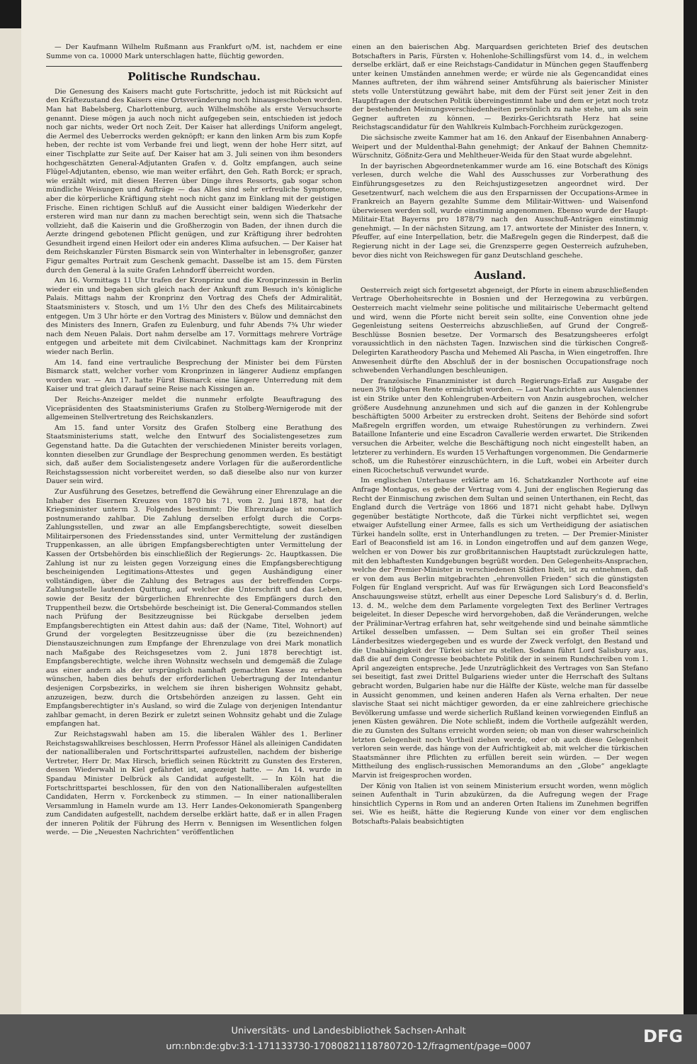— Der Kaufmann Wilhelm Rußmann aus Frankfurt o/M. ist, nachdem er eine Summe von ca. 10000 Mark unterschlagen hatte, flüchtig geworden.
Politische Rundschau.
Die Genesung des Kaisers macht gute Fortschritte, jedoch ist mit Rücksicht auf den Kräftezustand des Kaisers eine Ortsveränderung noch hinausgeschoben worden. Man hat Babelsberg, Charlottenburg, auch Wilhelmshöhe als erste Versuchsorte genannt. Diese mögen ja auch noch nicht aufgegeben sein, entschieden ist jedoch noch gar nichts, weder Ort noch Zeit. Der Kaiser hat allerdings Uniform angelegt, die Aermel des Ueberrocks werden geknöpft; er kann den linken Arm bis zum Kopfe heben, der rechte ist vom Verbande frei und liegt, wenn der hohe Herr sitzt, auf einer Tischplatte zur Seite auf. Der Kaiser hat am 3. Juli seinen von ihm besonders hochgeschätzten General-Adjutanten Grafen v. d. Goltz empfangen, auch seine Flügel-Adjutanten, ebenso, wie man weiter erfährt, den Geh. Rath Borck; er sprach, wie erzählt wird, mit diesen Herren über Dinge ihres Ressorts, gab sogar schon mündliche Weisungen und Aufträge — das Alles sind sehr erfreuliche Symptome, aber die körperliche Kräftigung steht noch nicht ganz im Einklang mit der geistigen Frische. Einen richtigen Schluß auf die Aussicht einer baldigen Wiederkehr der ersteren wird man nur dann zu machen berechtigt sein, wenn sich die Thatsache vollzieht, daß die Kaiserin und die Großherzogin von Baden, der ihnen durch die Aerzte dringend gebotenen Pflicht genügen, und zur Kräftigung ihrer bedrohten Gesundheit irgend einen Heilort oder ein anderes Klima aufsuchen. — Der Kaiser hat dem Reichskanzler Fürsten Bismarck sein von Winterhalter in lebensgroßer, ganzer Figur gemaltes Portrait zum Geschenk gemacht. Dasselbe ist am 15. dem Fürsten durch den General à la suite Grafen Lehndorff überreicht worden.
Am 16. Vormittags 11 Uhr trafen der Kronprinz und die Kronprinzessin in Berlin wieder ein und begaben sich gleich nach der Ankunft zum Besuch in's königliche Palais. Mittags nahm der Kronprinz den Vortrag des Chefs der Admiralität, Staatsministers v. Stosch, und um 1½ Uhr den des Chefs des Militaircabinets entgegen. Um 3 Uhr hörte er den Vortrag des Ministers v. Bülow und demnächst den des Ministers des Innern, Grafen zu Eulenburg, und fuhr Abends 7¾ Uhr wieder nach dem Neuen Palais. Dort nahm derselbe am 17. Vormittags mehrere Vorträge entgegen und arbeitete mit dem Civilcabinet. Nachmittags kam der Kronprinz wieder nach Berlin.
Am 14. fand eine vertrauliche Besprechung der Minister bei dem Fürsten Bismarck statt, welcher vorher vom Kronprinzen in längerer Audienz empfangen worden war. — Am 17. hatte Fürst Bismarck eine längere Unterredung mit dem Kaiser und trat gleich darauf seine Reise nach Kissingen an.
Der Reichs-Anzeiger meldet die nunmehr erfolgte Beauftragung des Vicepräsidenten des Staatsministeriums Grafen zu Stolberg-Wernigerode mit der allgemeinen Stellvertretung des Reichskanzlers.
Am 15. fand unter Vorsitz des Grafen Stolberg eine Berathung des Staatsministeriums statt, welche den Entwurf des Socialistengesetzes zum Gegenstand hatte. Da die Gutachten der verschiedenen Minister bereits vorlagen, konnten dieselben zur Grundlage der Besprechung genommen werden. Es bestätigt sich, daß außer dem Socialistengesetz andere Vorlagen für die außerordentliche Reichstagssession nicht vorbereitet werden, so daß dieselbe also nur von kurzer Dauer sein wird.
Zur Ausführung des Gesetzes, betreffend die Gewährung einer Ehrenzulage an die Inhaber des Eisernen Kreuzes von 1870 bis 71, vom 2. Juni 1878, hat der Kriegsminister unterm 3. Folgendes bestimmt: Die Ehrenzulage ist monatlich postnumerando zahlbar. Die Zahlung derselben erfolgt durch die Corps-Zahlungsstellen, und zwar an alle Empfangsberechtigte, soweit dieselben Militairpersonen des Friedensstandes sind, unter Vermittelung der zuständigen Truppenkassen, an alle übrigen Empfangsberechtigten unter Vermittelung der Kassen der Ortsbehörden bis einschließlich der Regierungs- 2c. Hauptkassen. Die Zahlung ist nur zu leisten gegen Vorzeigung eines die Empfangsberechtigung bescheinigenden Legitimations-Attestes und gegen Aushändigung einer vollständigen, über die Zahlung des Betrages aus der betreffenden Corps-Zahlungsstelle lautenden Quittung, auf welcher die Unterschrift und das Leben, sowie der Besitz der bürgerlichen Ehrenrechte des Empfängers durch den Truppentheil bezw. die Ortsbehörde bescheinigt ist. Die General-Commandos stellen nach Prüfung der Besitzzeugnisse bei Rückgabe derselben jedem Empfangsberechtigten ein Attest dahin aus: daß der (Name, Titel, Wohnort) auf Grund der vorgelegten Besitzzeugnisse über die (zu bezeichnenden) Dienstauszeichnungen zum Empfange der Ehrenzulage von drei Mark monatlich nach Maßgabe des Reichsgesetzes vom 2. Juni 1878 berechtigt ist. Empfangsberechtigte, welche ihren Wohnsitz wechseln und demgemäß die Zulage aus einer andern als der ursprünglich namhaft gemachten Kasse zu erheben wünschen, haben dies behufs der erforderlichen Uebertragung der Intendantur desjenigen Corpsbezirks, in welchem sie ihren bisherigen Wohnsitz gehabt, anzuzeigen, bezw. durch die Ortsbehörden anzeigen zu lassen. Geht ein Empfangsberechtigter in's Ausland, so wird die Zulage von derjenigen Intendantur zahlbar gemacht, in deren Bezirk er zuletzt seinen Wohnsitz gehabt und die Zulage empfangen hat.
Zur Reichstagswahl haben am 15. die liberalen Wähler des 1. Berliner Reichstagswahlkreises beschlossen, Herrn Professor Hänel als alleinigen Candidaten der nationalliberalen und Fortschrittspartei aufzustellen, nachdem der bisherige Vertreter, Herr Dr. Max Hirsch, brieflich seinen Rücktritt zu Gunsten des Ersteren, dessen Wiederwahl in Kiel gefährdet ist, angezeigt hatte. — Am 14. wurde in Spandau Minister Delbrück als Candidat aufgestellt. — In Köln hat die Fortschrittspartei beschlossen, für den von den Nationalliberalen aufgestellten Candidaten, Herrn v. Forckenbeck zu stimmen. — In einer nationalliberalen Versammlung in Hameln wurde am 13. Herr Landes-Oekonomierath Spangenberg zum Candidaten aufgestellt, nachdem derselbe erklärt hatte, daß er in allen Fragen der inneren Politik der Führung des Herrn v. Bennigsen im Wesentlichen folgen werde. — Die „Neuesten Nachrichten“ veröffentlichen
einen an den baierischen Abg. Marquardsen gerichteten Brief des deutschen Botschafters in Paris, Fürsten v. Hohenlohe-Schillingsfürst vom 14. d., in welchem derselbe erklärt, daß er eine Reichstags-Candidatur in München gegen Stauffenberg unter keinen Umständen annehmen werde; er würde nie als Gegencandidat eines Mannes auftreten, der ihm während seiner Amtsführung als baierischer Minister stets volle Unterstützung gewährt habe, mit dem der Fürst seit jener Zeit in den Hauptfragen der deutschen Politik übereingestimmt habe und dem er jetzt noch trotz der bestehenden Meinungsverschiedenheiten persönlich zu nahe stehe, um als sein Gegner auftreten zu können. — Bezirks-Gerichtsrath Herz hat seine Reichstagscandidatur für den Wahlkreis Kulmbach-Forchheim zurückgezogen.
Die sächsische zweite Kammer hat am 16. den Ankauf der Eisenbahnen Annaberg-Weipert und der Muldenthal-Bahn genehmigt; der Ankauf der Bahnen Chemnitz-Würschnitz, Gößnitz-Gera und Mehltheuer-Weida für den Staat wurde abgelehnt.
In der bayrischen Abgeordnetenkammer wurde am 16. eine Botschaft des Königs verlesen, durch welche die Wahl des Ausschusses zur Vorberathung des Einführungsgesetzes zu den Reichsjustizgesetzen angeordnet wird. Der Gesetzentwurf, nach welchem die aus den Ersparnissen der Occupations-Armee in Frankreich an Bayern gezahlte Summe dem Militair-Wittwen- und Waisenfond überwiesen werden soll, wurde einstimmig angenommen. Ebenso wurde der Haupt-Militair-Etat Bayerns pro 1878/79 nach den Ausschuß-Anträgen einstimmig genehmigt. — In der nächsten Sitzung, am 17. antwortete der Minister des Innern, v. Pfeuffer, auf eine Interpellation, betr. die Maßregeln gegen die Rinderpest, daß die Regierung nicht in der Lage sei, die Grenzsperre gegen Oesterreich aufzuheben, bevor dies nicht von Reichswegen für ganz Deutschland geschehe.
Ausland.
Oesterreich zeigt sich fortgesetzt abgeneigt, der Pforte in einem abzuschließenden Vertrage Oberhoheitsrechte in Bosnien und der Herzegowina zu verbürgen. Oesterreich macht vielmehr seine politische und militairische Uebermacht geltend und wird, wenn die Pforte nicht bereit sein sollte, eine Convention ohne jede Gegenleistung seitens Oesterreichs abzuschließen, auf Grund der Congreß-Beschlüsse Bosnien besetze. Der Vormarsch des Besatzungsheeres erfolgt voraussichtlich in den nächsten Tagen. Inzwischen sind die türkischen Congreß-Delegirten Karatheodory Pascha und Mehemed Ali Pascha, in Wien eingetroffen. Ihre Anwesenheit dürfte den Abschluß der in der bosnischen Occupationsfrage noch schwebenden Verhandlungen beschleunigen.
Der französische Finanzminister ist durch Regierungs-Erlaß zur Ausgabe der neuen 3% tilgbaren Rente ermächtigt worden. — Laut Nachrichten aus Valenciennes ist ein Strike unter den Kohlengruben-Arbeitern von Anzin ausgebrochen, welcher größere Ausdehnung anzunehmen und sich auf die ganzen in der Kohlengrube beschäftigten 5000 Arbeiter zu erstrecken droht. Seitens der Behörde sind sofort Maßregeln ergriffen worden, um etwaige Ruhestörungen zu verhindern. Zwei Bataillone Infanterie und eine Escadron Cavallerie werden erwartet. Die Strikenden versuchen die Arbeiter, welche die Beschäftigung noch nicht eingestellt haben, an letzterer zu verhindern. Es wurden 15 Verhaftungen vorgenommen. Die Gendarmerie schoß, um die Ruhestörer einzuschüchtern, in die Luft, wobei ein Arbeiter durch einen Ricochetschuß verwundet wurde.
Im englischen Unterhause erklärte am 16. Schatzkanzler Northcote auf eine Anfrage Montagus, es gebe der Vertrag vom 4. Juni der englischen Regierung das Recht der Einmischung zwischen dem Sultan und seinen Unterthanen, ein Recht, das England durch die Verträge von 1866 und 1871 nicht gehabt habe. Dyllwyn gegenüber bestätigte Northcote, daß die Türkei nicht verpflichtet sei, wegen etwaiger Aufstellung einer Armee, falls es sich um Vertheidigung der asiatischen Türkei handeln sollte, erst in Unterhandlungen zu treten. — Der Premier-Minister Earl of Beaconsfield ist am 16. in London eingetroffen und auf dem ganzen Wege, welchen er von Dower bis zur großbritannischen Hauptstadt zurückzulegen hatte, mit den lebhaftesten Kundgebungen begrüßt worden. Den Gelegenheits-Ansprachen, welche der Premier-Minister in verschiedenen Städten hielt, ist zu entnehmen, daß er von dem aus Berlin mitgebrachten „ehrenvollen Frieden“ sich die günstigsten Folgen für England verspricht. Auf was für Erwägungen sich Lord Beaconsfield's Anschauungsweise stützt, erhellt aus einer Depesche Lord Salisbury's d. d. Berlin, 13. d. M., welche dem dem Parlamente vorgelegten Text des Berliner Vertrages beigeleitet. In dieser Depesche wird hervorgehoben, daß die Veränderungen, welche der Präliminar-Vertrag erfahren hat, sehr weitgehende sind und beinahe sämmtliche Artikel desselben umfassen. — Dem Sultan sei ein großer Theil seines Länderbesitzes wiedergegeben und es wurde der Zweck verfolgt, den Bestand und die Unabhängigkeit der Türkei sicher zu stellen. Sodann führt Lord Salisbury aus, daß die auf dem Congresse beobachtete Politik der in seinem Rundschreiben vom 1. April angezeigten entspreche. Jede Unzuträglichkeit des Vertrages von San Stefano sei beseitigt, fast zwei Drittel Bulgariens wieder unter die Herrschaft des Sultans gebracht worden, Bulgarien habe nur die Hälfte der Küste, welche man für dasselbe in Aussicht genommen, und keinen anderen Hafen als Verna erhalten. Der neue slavische Staat sei nicht mächtiger geworden, da er eine zahlreichere griechische Bevölkerung umfasse und werde sicherlich Rußland keinen vorwiegenden Einfluß an jenen Küsten gewähren. Die Note schließt, indem die Vortheile aufgezählt werden, die zu Gunsten des Sultans erreicht worden seien; ob man von dieser wahrscheinlich letzten Gelegenheit noch Vortheil ziehen werde, oder ob auch diese Gelegenheit verloren sein werde, das hänge von der Aufrichtigkeit ab, mit welcher die türkischen Staatsmänner ihre Pflichten zu erfüllen bereit sein würden. — Der wegen Mittheilung des englisch-russischen Memorandums an den „Globe“ angeklagte Marvin ist freigesprochen worden.
Der König von Italien ist von seinem Ministerium ersucht worden, wenn möglich seinen Aufenthalt in Turin abzukürzen, da die Aufregung wegen der Frage hinsichtlich Cyperns in Rom und an anderen Orten Italiens im Zunehmen begriffen sei. Wie es heißt, hätte die Regierung Kunde von einer vor dem englischen Botschafts-Palais beabsichtigten
Universitäts- und Landesbibliothek Sachsen-Anhalt
urn:nbn:de:gbv:3:1-171133730-17080821118780720-12/fragment/page=0007
DFG